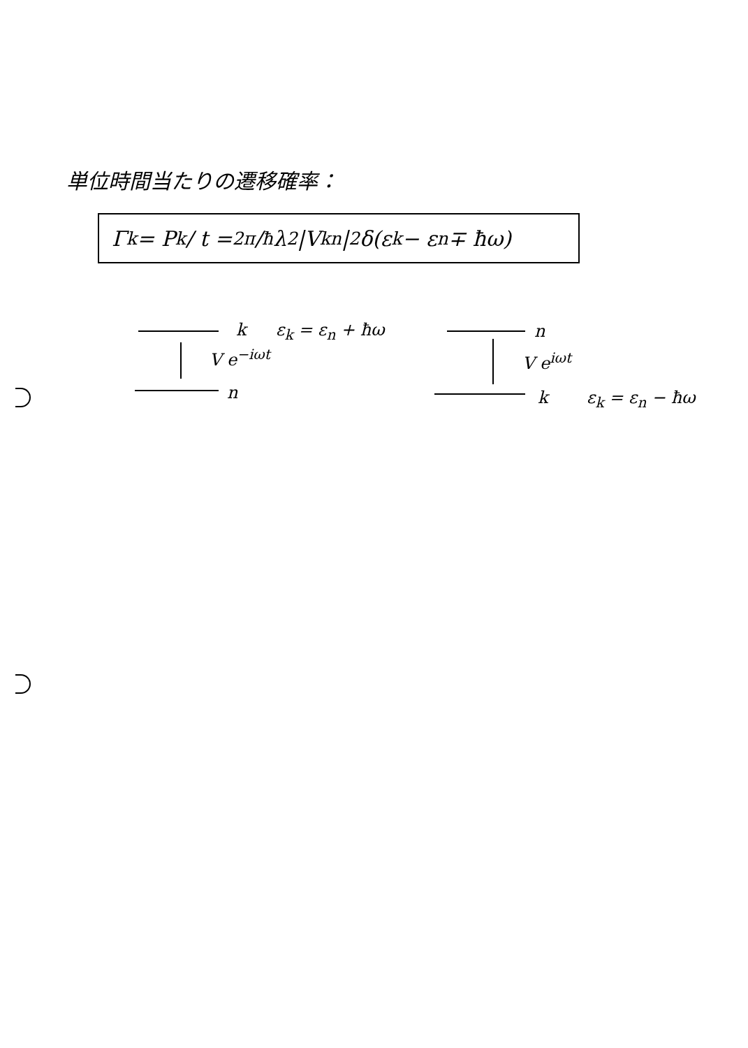単位時間当たりの遷移確率：
Γ<sub>k</sub> = P<sub>k</sub> / t = 2π/ħ λ<sup>2</sup> |V<sub>kn</sub>|<sup>2</sup> δ(ε<sub>k</sub> − ε<sub>n</sub> ∓ ħω)
k ε<sub>k</sub> = ε<sub>n</sub> + ħω
V e<sup>−iωt</sup>
n
n
V e<sup>iωt</sup>
k ε<sub>k</sub> = ε<sub>n</sub> − ħω